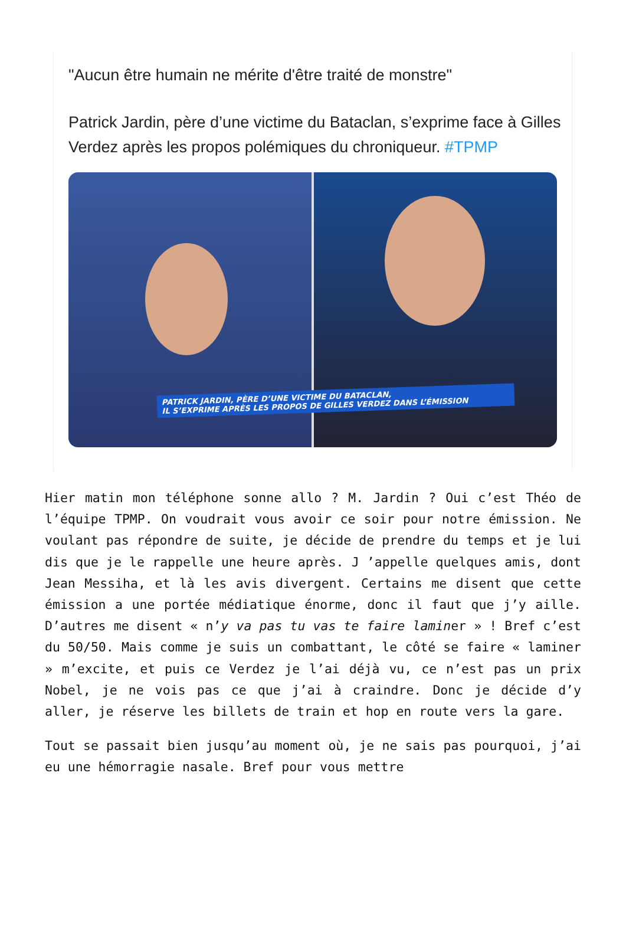"Aucun être humain ne mérite d'être traité de monstre"
Patrick Jardin, père d’une victime du Bataclan, s’exprime face à Gilles Verdez après les propos polémiques du chroniqueur. #TPMP
PATRICK JARDIN, PÈRE D’UNE VICTIME DU BATACLAN,
IL S’EXPRIME APRÈS LES PROPOS DE GILLES VERDEZ DANS L’ÉMISSION
Hier matin mon téléphone sonne allo ? M. Jardin ? Oui c’est Théo de l’équipe TPMP. On voudrait vous avoir ce soir pour notre émission. Ne voulant pas répondre de suite, je décide de prendre du temps et je lui dis que je le rappelle une heure après. J ’appelle quelques amis, dont Jean Messiha, et là les avis divergent. Certains me disent que cette émission a une portée médiatique énorme, donc il faut que j’y aille. D’autres me disent « n’y va pas tu vas te faire laminer » ! Bref c’est du 50/50. Mais comme je suis un combattant, le côté se faire « laminer » m’excite, et puis ce Verdez je l’ai déjà vu, ce n’est pas un prix Nobel, je ne vois pas ce que j’ai à craindre. Donc je décide d’y aller, je réserve les billets de train et hop en route vers la gare.
Tout se passait bien jusqu’au moment où, je ne sais pas pourquoi, j’ai eu une hémorragie nasale. Bref pour vous mettre